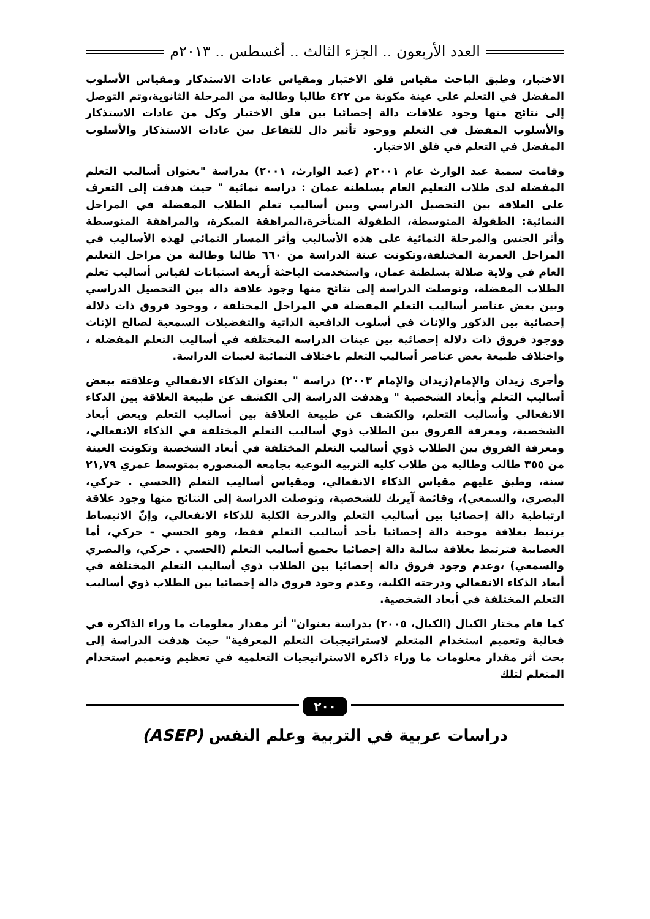العدد الأربعون .. الجزء الثالث .. أغسطس .. ٢٠١٣م
الاختبار، وطبق الباحث مقياس قلق الاختبار ومقياس عادات الاستذكار ومقياس الأسلوب المفضل في التعلم على عينة مكونة من ٤٢٢ طالبا وطالبة من المرحلة الثانوية،وتم التوصل إلى نتائج منها وجود علاقات دالة إحصائيا بين قلق الاختبار وكل من عادات الاستذكار والأسلوب المفضل في التعلم ووجود تأثير دال للتفاعل بين عادات الاستذكار والأسلوب المفضل في التعلم في قلق الاختبار.
وقامت سمية عبد الوارث عام ٢٠٠١م (عبد الوارث، ٢٠٠١) بدراسة "بعنوان أساليب التعلم المفضلة لدى طلاب التعليم العام بسلطنة عمان : دراسة نمائية " حيث هدفت إلى التعرف على العلاقة بين التحصيل الدراسي وبين أساليب تعلم الطلاب المفضلة في المراحل النمائية: الطفولة المتوسطة، الطفولة المتأخرة،المراهقة المبكرة، والمراهقة المتوسطة وأثر الجنس والمرحلة النمائية على هذه الأساليب وأثر المسار النمائي لهذه الأساليب في المراحل العمرية المختلفة،وتكونت عينة الدراسة من ٦٦٠ طالبا وطالبة من مراحل التعليم العام في ولاية صلالة بسلطنة عمان، واستخدمت الباحثة أربعة استبانات لقياس أساليب تعلم الطلاب المفضلة، وتوصلت الدراسة إلى نتائج منها وجود علاقة دالة بين التحصيل الدراسي وبين بعض عناصر أساليب التعلم المفضلة في المراحل المختلفة ، ووجود فروق ذات دلالة إحصائية بين الذكور والإناث في أسلوب الدافعية الذاتية والتفضيلات السمعية لصالح الإناث ووجود فروق ذات دلالة إحصائية بين عينات الدراسة المختلفة في أساليب التعلم المفضلة ، واختلاف طبيعة بعض عناصر أساليب التعلم باختلاف النمائية لعينات الدراسة.
وأجرى زيدان والإمام(زيدان والإمام ٢٠٠٣) دراسة " بعنوان الذكاء الانفعالي وعلاقته ببعض أساليب التعلم وأبعاد الشخصية " وهدفت الدراسة إلى الكشف عن طبيعة العلاقة بين الذكاء الانفعالي وأساليب التعلم، والكشف عن طبيعة العلاقة بين أساليب التعلم وبعض أبعاد الشخصية، ومعرفة الفروق بين الطلاب ذوي أساليب التعلم المختلفة في الذكاء الانفعالي، ومعرفة الفروق بين الطلاب ذوي أساليب التعلم المختلفة في أبعاد الشخصية وتكونت العينة من ٣٥٥ طالب وطالبة من طلاب كلية التربية النوعية بجامعة المنصورة بمتوسط عمري ٢١,٧٩ سنة، وطبق عليهم مقياس الذكاء الانفعالي، ومقياس أساليب التعلم (الحسي . حركي، البصري، والسمعي)، وقائمة آيزنك للشخصية، وتوصلت الدراسة إلى النتائج منها وجود علاقة ارتباطية دالة إحصائيا بين أساليب التعلم والدرجة الكلية للذكاء الانفعالي، وإنّ الانبساط يرتبط بعلاقة موجبة دالة إحصائيا بأحد أساليب التعلم فقط، وهو الحسي - حركي، أما العصابية فترتبط بعلاقة سالبة دالة إحصائيا بجميع أساليب التعلم (الحسي . حركي، والبصري والسمعي) ،وعدم وجود فروق دالة إحصائيا بين الطلاب ذوي أساليب التعلم المختلفة في أبعاد الذكاء الانفعالي ودرجته الكلية، وعدم وجود فروق دالة إحصائيا بين الطلاب ذوي أساليب التعلم المختلفة في أبعاد الشخصية.
كما قام مختار الكيال (الكيال، ٢٠٠٥) بدراسة بعنوان" أثر مقدار معلومات ما وراء الذاكرة في فعالية وتعميم استخدام المتعلم لاستراتيجيات التعلم المعرفية" حيث هدفت الدراسة إلى بحث أثر مقدار معلومات ما وراء ذاكرة الاستراتيجيات التعلمية في تعظيم وتعميم استخدام المتعلم لتلك
٢٠٠
دراسات عربية في التربية وعلم النفس (ASEP)